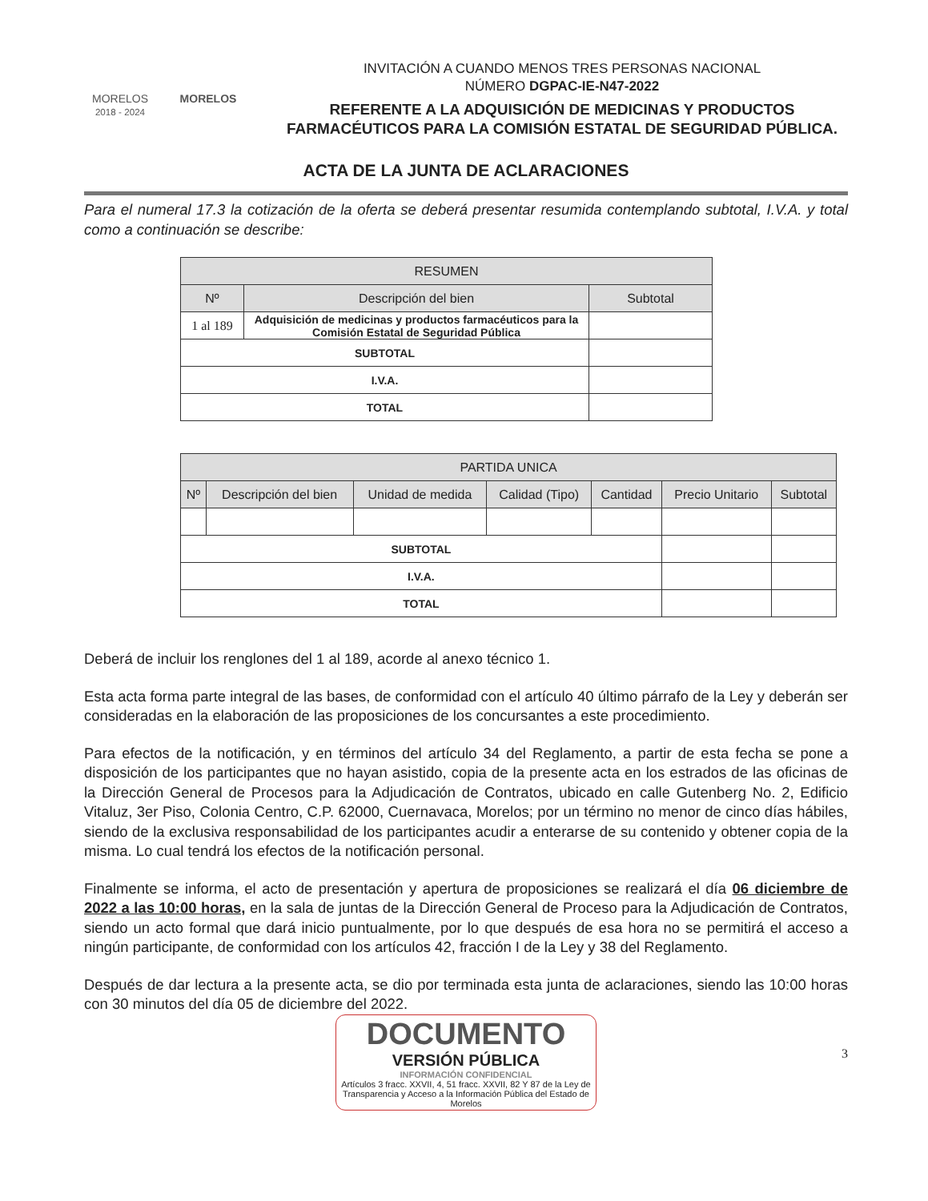MORELOS
2018 - 2024
MORELOS
INVITACIÓN A CUANDO MENOS TRES PERSONAS NACIONAL
NÚMERO DGPAC-IE-N47-2022
REFERENTE A LA ADQUISICIÓN DE MEDICINAS Y PRODUCTOS FARMACÉUTICOS PARA LA COMISIÓN ESTATAL DE SEGURIDAD PÚBLICA.
ACTA DE LA JUNTA DE ACLARACIONES
Para el numeral 17.3 la cotización de la oferta se deberá presentar resumida contemplando subtotal, I.V.A. y total como a continuación se describe:
| RESUMEN | | |
| --- | --- | --- |
| Nº | Descripción del bien | Subtotal |
| 1 al 189 | Adquisición de medicinas y productos farmacéuticos para la Comisión Estatal de Seguridad Pública | |
| SUBTOTAL | | |
| I.V.A. | | |
| TOTAL | | |
| PARTIDA UNICA | | | | | | |
| --- | --- | --- | --- | --- | --- | --- |
| Nº | Descripción del bien | Unidad de medida | Calidad (Tipo) | Cantidad | Precio Unitario | Subtotal |
| SUBTOTAL | | | | | | |
| I.V.A. | | | | | | |
| TOTAL | | | | | | |
Deberá de incluir los renglones del 1 al 189, acorde al anexo técnico 1.
Esta acta forma parte integral de las bases, de conformidad con el artículo 40 último párrafo de la Ley y deberán ser consideradas en la elaboración de las proposiciones de los concursantes a este procedimiento.
Para efectos de la notificación, y en términos del artículo 34 del Reglamento, a partir de esta fecha se pone a disposición de los participantes que no hayan asistido, copia de la presente acta en los estrados de las oficinas de la Dirección General de Procesos para la Adjudicación de Contratos, ubicado en calle Gutenberg No. 2, Edificio Vitaluz, 3er Piso, Colonia Centro, C.P. 62000, Cuernavaca, Morelos; por un término no menor de cinco días hábiles, siendo de la exclusiva responsabilidad de los participantes acudir a enterarse de su contenido y obtener copia de la misma. Lo cual tendrá los efectos de la notificación personal.
Finalmente se informa, el acto de presentación y apertura de proposiciones se realizará el día 06 diciembre de 2022 a las 10:00 horas, en la sala de juntas de la Dirección General de Proceso para la Adjudicación de Contratos, siendo un acto formal que dará inicio puntualmente, por lo que después de esa hora no se permitirá el acceso a ningún participante, de conformidad con los artículos 42, fracción I de la Ley y 38 del Reglamento.
Después de dar lectura a la presente acta, se dio por terminada esta junta de aclaraciones, siendo las 10:00 horas con 30 minutos del día 05 de diciembre del 2022.
DOCUMENTO
VERSIÓN PÚBLICA
INFORMACIÓN CONFIDENCIAL
Artículos 3 fracc. XXVII, 4, 51 fracc. XXVII, 82 Y 87 de la Ley de Transparencia y Acceso a la Información Pública del Estado de Morelos
3